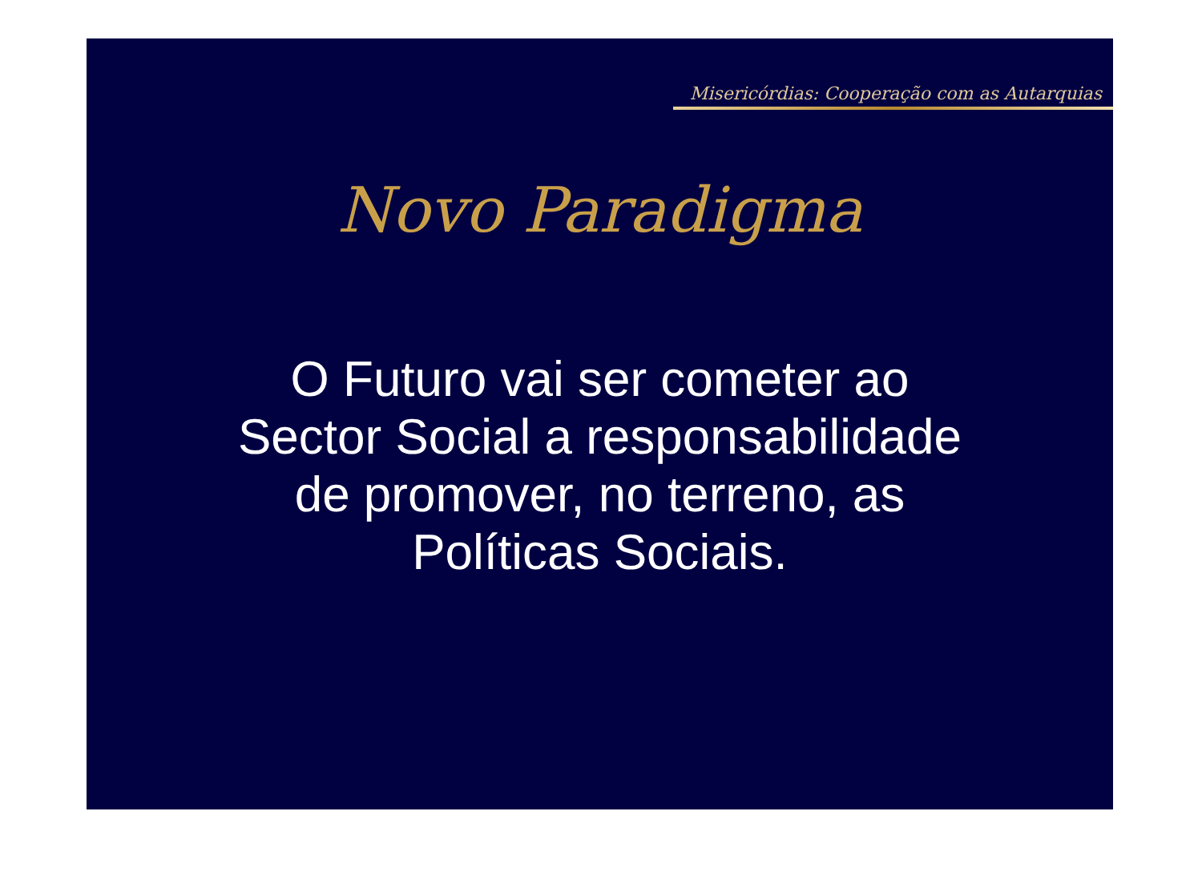Misericórdias: Cooperação com as Autarquias
Novo Paradigma
O Futuro vai ser cometer ao
Sector Social a responsabilidade
de promover, no terreno, as
Políticas Sociais.